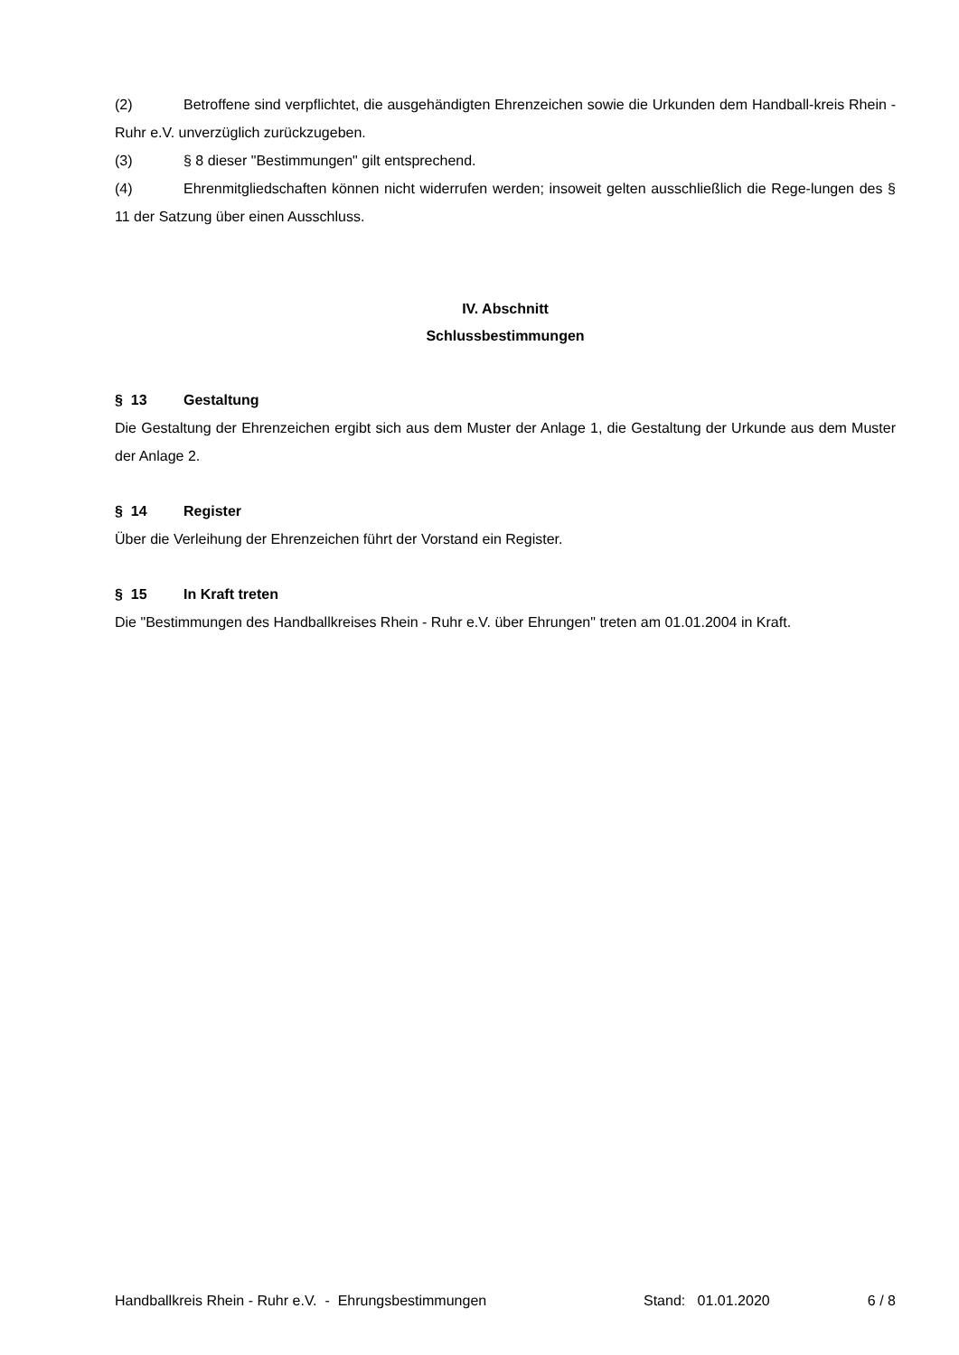(2) Betroffene sind verpflichtet, die ausgehändigten Ehrenzeichen sowie die Urkunden dem Handball-kreis Rhein - Ruhr e.V. unverzüglich zurückzugeben.
(3) § 8 dieser "Bestimmungen" gilt entsprechend.
(4) Ehrenmitgliedschaften können nicht widerrufen werden; insoweit gelten ausschließlich die Rege-lungen des § 11 der Satzung über einen Ausschluss.
IV. Abschnitt
Schlussbestimmungen
§ 13 Gestaltung
Die Gestaltung der Ehrenzeichen ergibt sich aus dem Muster der Anlage 1, die Gestaltung der Urkunde aus dem Muster der Anlage 2.
§ 14 Register
Über die Verleihung der Ehrenzeichen führt der Vorstand ein Register.
§ 15 In Kraft treten
Die "Bestimmungen des Handballkreises Rhein - Ruhr e.V. über Ehrungen" treten am 01.01.2004 in Kraft.
Handballkreis Rhein - Ruhr e.V. - Ehrungsbestimmungen Stand: 01.01.2020 6 / 8